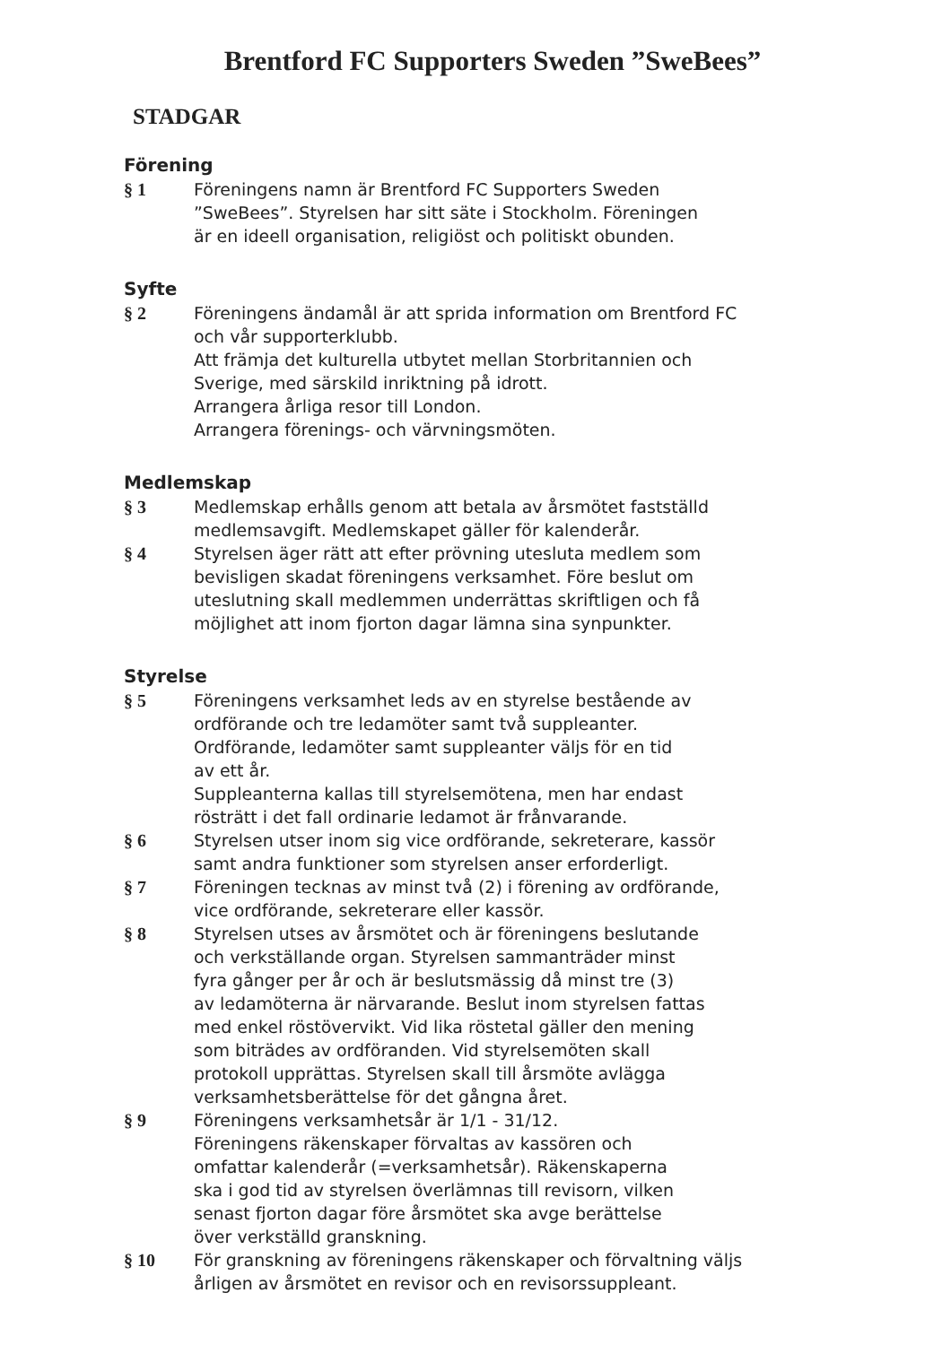Brentford FC Supporters Sweden ”SweBees”
STADGAR
Förening
§ 1 Föreningens namn är Brentford FC Supporters Sweden
”SweBees”. Styrelsen har sitt säte i Stockholm. Föreningen
är en ideell organisation, religiöst och politiskt obunden.
Syfte
§ 2 Föreningens ändamål är att sprida information om Brentford FC
och vår supporterklubb.
Att främja det kulturella utbytet mellan Storbritannien och
Sverige, med särskild inriktning på idrott.
Arrangera årliga resor till London.
Arrangera förenings- och värvningsmöten.
Medlemskap
§ 3 Medlemskap erhålls genom att betala av årsmötet fastställd
medlemsavgift. Medlemskapet gäller för kalenderår.
§ 4 Styrelsen äger rätt att efter prövning utesluta medlem som
bevisligen skadat föreningens verksamhet. Före beslut om
uteslutning skall medlemmen underrättas skriftligen och få
möjlighet att inom fjorton dagar lämna sina synpunkter.
Styrelse
§ 5 Föreningens verksamhet leds av en styrelse bestående av
ordförande och tre ledamöter samt två suppleanter.
Ordförande, ledamöter samt suppleanter väljs för en tid
av ett år.
Suppleanterna kallas till styrelsemötena, men har endast
rösträtt i det fall ordinarie ledamot är frånvarande.
§ 6 Styrelsen utser inom sig vice ordförande, sekreterare, kassör
samt andra funktioner som styrelsen anser erforderligt.
§ 7 Föreningen tecknas av minst två (2) i förening av ordförande,
vice ordförande, sekreterare eller kassör.
§ 8 Styrelsen utses av årsmötet och är föreningens beslutande
och verkställande organ. Styrelsen sammanträder minst
fyra gånger per år och är beslutsmässig då minst tre (3)
av ledamöterna är närvarande. Beslut inom styrelsen fattas
med enkel röstövervikt. Vid lika röstetal gäller den mening
som biträdes av ordföranden. Vid styrelsemöten skall
protokoll upprättas. Styrelsen skall till årsmöte avlägga
verksamhetsberättelse för det gångna året.
§ 9 Föreningens verksamhetsår är 1/1 - 31/12.
Föreningens räkenskaper förvaltas av kassören och
omfattar kalenderår (=verksamhetsår). Räkenskaperna
ska i god tid av styrelsen överlämnas till revisorn, vilken
senast fjorton dagar före årsmötet ska avge berättelse
över verkställd granskning.
§ 10 För granskning av föreningens räkenskaper och förvaltning väljs
årligen av årsmötet en revisor och en revisorssuppleant.